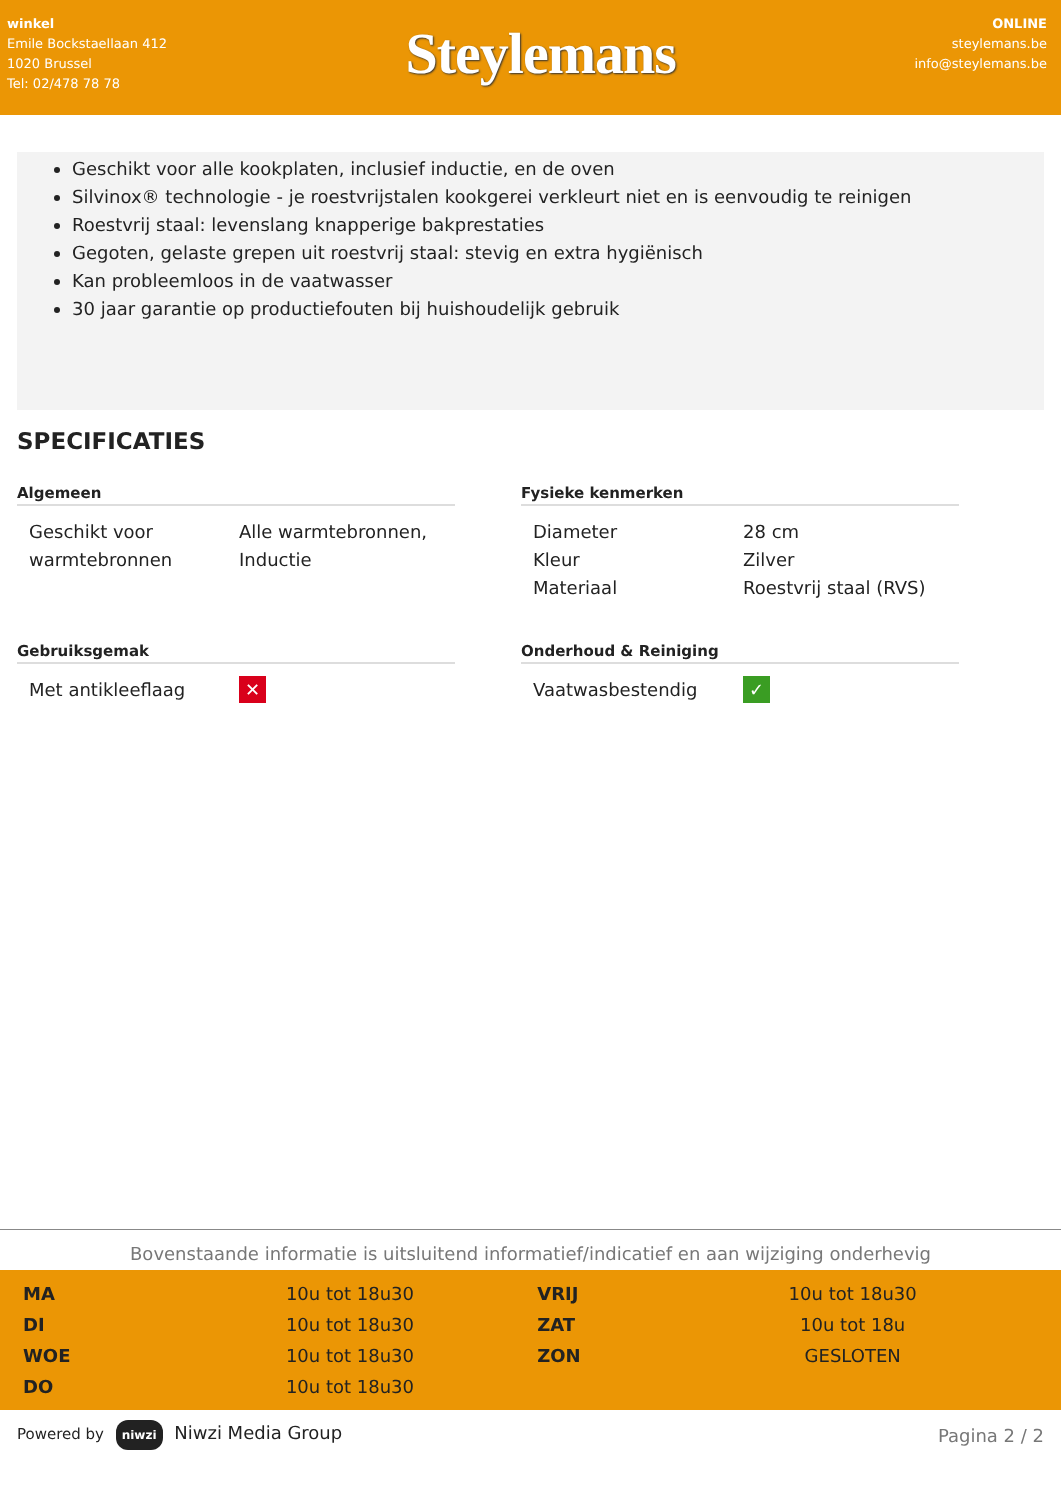winkel
Emile Bockstaellaan 412
1020 Brussel
Tel: 02/478 78 78
Steylemans
ONLINE
steylemans.be
info@steylemans.be
Geschikt voor alle kookplaten, inclusief inductie, en de oven
Silvinox® technologie - je roestvrijstalen kookgerei verkleurt niet en is eenvoudig te reinigen
Roestvrij staal: levenslang knapperige bakprestaties
Gegoten, gelaste grepen uit roestvrij staal: stevig en extra hygiënisch
Kan probleemloos in de vaatwasser
30 jaar garantie op productiefouten bij huishoudelijk gebruik
SPECIFICATIES
Algemeen
| Geschikt voor warmtebronnen | Alle warmtebronnen, Inductie |
Fysieke kenmerken
| Diameter | 28 cm |
| Kleur | Zilver |
| Materiaal | Roestvrij staal (RVS) |
Gebruiksgemak
| Met antikleeflaag | ✕ |
Onderhoud & Reiniging
| Vaatwasbestendig | ✓ |
Bovenstaande informatie is uitsluitend informatief/indicatief en aan wijziging onderhevig
| MA | 10u tot 18u30 | VRIJ | 10u tot 18u30 |
| DI | 10u tot 18u30 | ZAT | 10u tot 18u |
| WOE | 10u tot 18u30 | ZON | GESLOTEN |
| DO | 10u tot 18u30 | | |
Powered by niwzi Niwzi Media Group Pagina 2 / 2